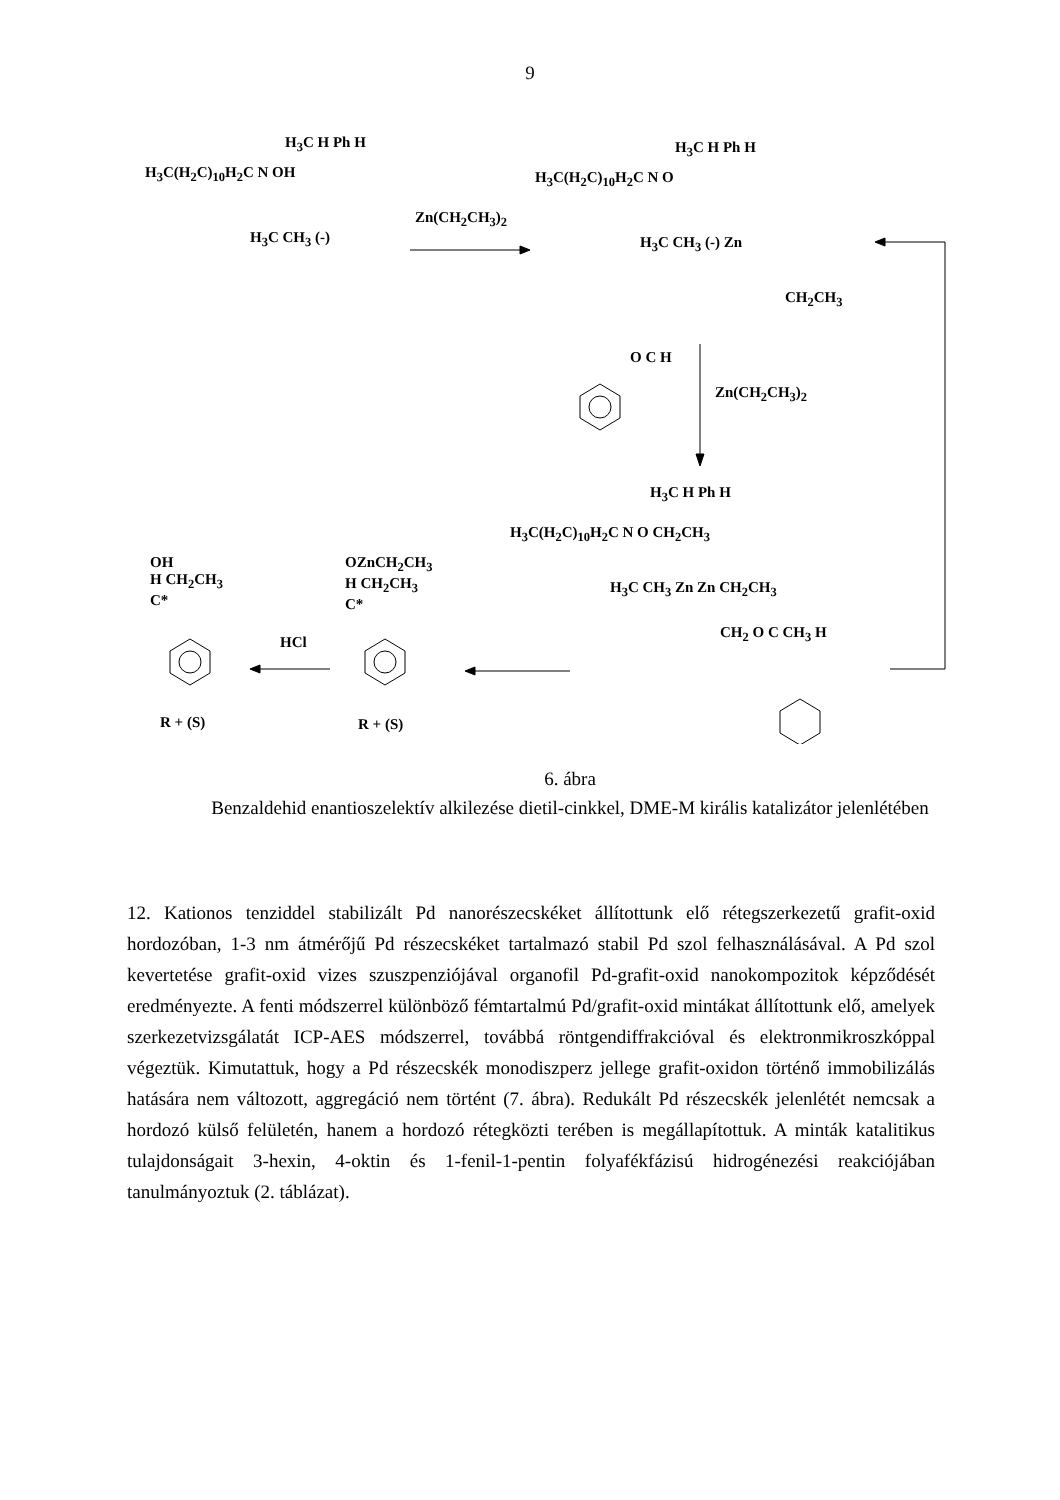9
H<sub>3</sub>C(H<sub>2</sub>C)<sub>10</sub>H<sub>2</sub>C N OH
H<sub>3</sub>C H Ph H
H<sub>3</sub>C CH<sub>3</sub> (-)
Zn(CH<sub>2</sub>CH<sub>3</sub>)<sub>2</sub>
H<sub>3</sub>C(H<sub>2</sub>C)<sub>10</sub>H<sub>2</sub>C N O
H<sub>3</sub>C H Ph H
H<sub>3</sub>C CH<sub>3</sub> (-) Zn
CH<sub>2</sub>CH<sub>3</sub>
O C H
Zn(CH<sub>2</sub>CH<sub>3</sub>)<sub>2</sub>
H<sub>3</sub>C H Ph H
H<sub>3</sub>C(H<sub>2</sub>C)<sub>10</sub>H<sub>2</sub>C N O CH<sub>2</sub>CH<sub>3</sub>
H<sub>3</sub>C CH<sub>3</sub> Zn Zn CH<sub>2</sub>CH<sub>3</sub>
CH<sub>2</sub> O C CH<sub>3</sub> H
OH
H CH<sub>2</sub>CH<sub>3</sub>
C*
OZnCH<sub>2</sub>CH<sub>3</sub>
H CH<sub>2</sub>CH<sub>3</sub>
C*
HCl
R + (S) R + (S)
6. ábra
Benzaldehid enantioszelektív alkilezése dietil-cinkkel, DME-M királis katalizátor jelenlétében
12. Kationos tenziddel stabilizált Pd nanorészecskéket állítottunk elő rétegszerkezetű grafit-oxid hordozóban, 1-3 nm átmérőjű Pd részecskéket tartalmazó stabil Pd szol felhasználásával. A Pd szol kevertetése grafit-oxid vizes szuszpenziójával organofil Pd-grafit-oxid nanokompozitok képződését eredményezte. A fenti módszerrel különböző fémtartalmú Pd/grafit-oxid mintákat állítottunk elő, amelyek szerkezetvizsgálatát ICP-AES módszerrel, továbbá röntgendiffrakcióval és elektronmikroszkóppal végeztük. Kimutattuk, hogy a Pd részecskék monodiszperz jellege grafit-oxidon történő immobilizálás hatására nem változott, aggregáció nem történt (7. ábra). Redukált Pd részecskék jelenlétét nemcsak a hordozó külső felületén, hanem a hordozó rétegközti terében is megállapítottuk. A minták katalitikus tulajdonságait 3-hexin, 4-oktin és 1-fenil-1-pentin folyafékfázisú hidrogénezési reakciójában tanulmányoztuk (2. táblázat).